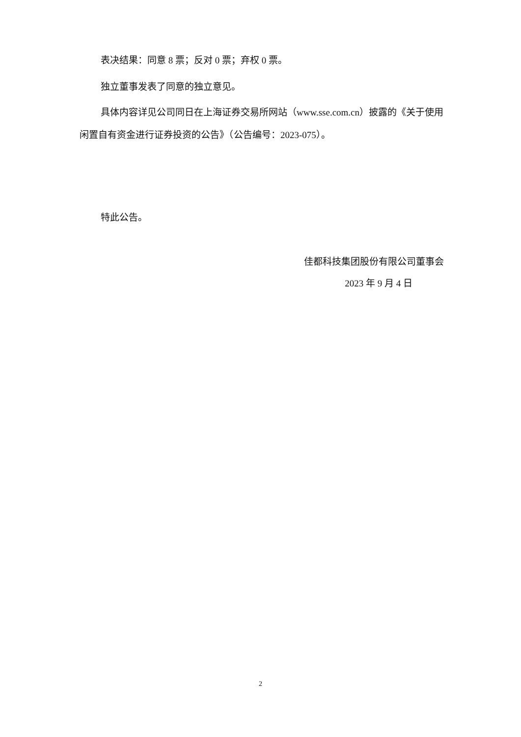表决结果：同意 8 票；反对 0 票；弃权 0 票。
独立董事发表了同意的独立意见。
具体内容详见公司同日在上海证券交易所网站（www.sse.com.cn）披露的《关于使用闲置自有资金进行证券投资的公告》（公告编号：2023-075）。
特此公告。
佳都科技集团股份有限公司董事会
2023 年 9 月 4 日
2